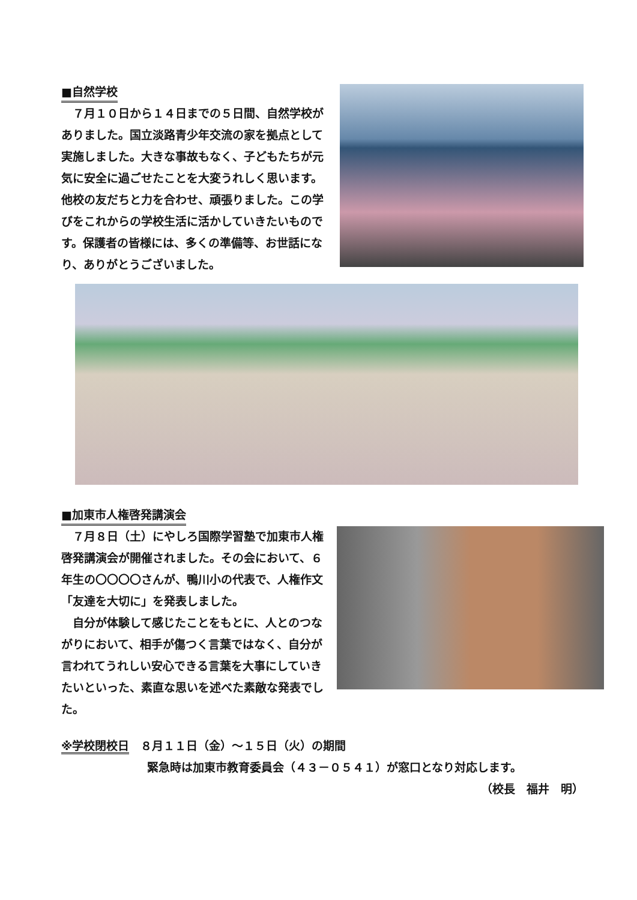■自然学校
　７月１０日から１４日までの５日間、自然学校がありました。国立淡路青少年交流の家を拠点として実施しました。大きな事故もなく、子どもたちが元気に安全に過ごせたことを大変うれしく思います。他校の友だちと力を合わせ、頑張りました。この学びをこれからの学校生活に活かしていきたいものです。保護者の皆様には、多くの準備等、お世話になり、ありがとうございました。
■加東市人権啓発講演会
　７月８日（土）にやしろ国際学習塾で加東市人権啓発講演会が開催されました。その会において、６年生の〇〇〇〇さんが、鴨川小の代表で、人権作文「友達を大切に」を発表しました。
　自分が体験して感じたことをもとに、人とのつながりにおいて、相手が傷つく言葉ではなく、自分が言われてうれしい安心できる言葉を大事にしていきたいといった、素直な思いを述べた素敵な発表でした。
※学校閉校日　８月１１日（金）～１５日（火）の期間
緊急時は加東市教育委員会（４３－０５４１）が窓口となり対応します。
（校長　福井　明）